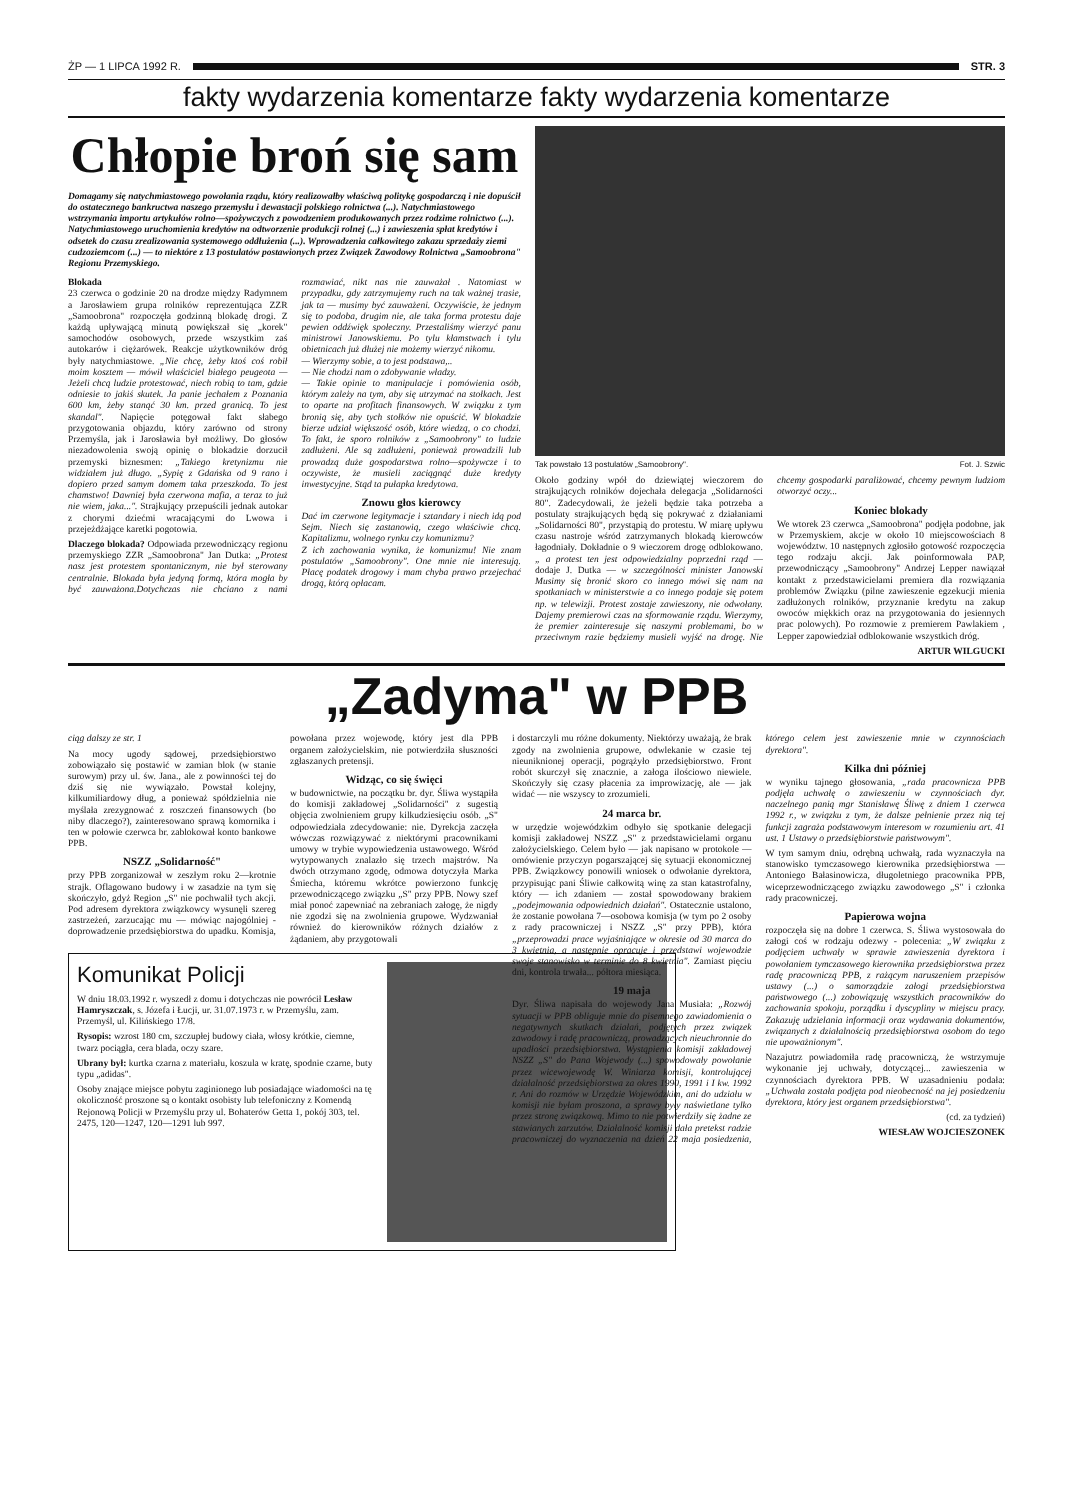ŻP — 1 LIPCA 1992 R. STR. 3
fakty wydarzenia komentarze fakty wydarzenia komentarze
Chłopie broń się sam
Domagamy się natychmiastowego powołania rządu, który realizowałby właściwą politykę gospodarczą i nie dopuścił do ostatecznego bankructwa naszego przemysłu i dewastacji polskiego rolnictwa (...). Natychmiastowego wstrzymania importu artykułów rolno—spożywczych z powodzeniem produkowanych przez rodzime rolnictwo (...). Natychmiastowego uruchomienia kredytów na odtworzenie produkcji rolnej (...) i zawieszenia spłat kredytów i odsetek do czasu zrealizowania systemowego oddłużenia (...). Wprowadzenia całkowitego zakazu sprzedaży ziemi cudzoziemcom (...) — to niektóre z 13 postulatów postawionych przez Związek Zawodowy Rolnictwa „Samoobrona" Regionu Przemyskiego.
Blokada
23 czerwca o godzinie 20 na drodze między Radymnem a Jarosławiem grupa rolników reprezentująca ZZR „Samoobrona" rozpoczęła godzinną blokadę drogi. Z każdą upływającą minutą powiększał się „korek" samochodów osobowych, przede wszystkim zaś autokarów i ciężarówek. Reakcje użytkowników dróg były natychmiastowe. „Nie chcę, żeby ktoś coś robił moim kosztem — mówił właściciel białego peugeota — Jeżeli chcą ludzie protestować, niech robią to tam, gdzie odniesie to jakiś skutek. Ja panie jechałem z Poznania 600 km, żeby stanąć 30 km. przed granicą. To jest skandal". Napięcie potęgował fakt słabego przygotowania objazdu, który zarówno od strony Przemyśla, jak i Jarosławia był możliwy. Do głosów niezadowolenia swoją opinię o blokadzie dorzucił przemyski biznesmen: „Takiego kretynizmu nie widziałem już długo. „Sypię z Gdańska od 9 rano i dopiero przed samym domem taka przeszkoda. To jest chamstwo! Dawniej była czerwona mafia, a teraz to już nie wiem, jaka...". Strajkujący przepuścili jednak autokar z chorymi dziećmi wracającymi do Lwowa i przejeżdżające karetki pogotowia.
Dlaczego blokada? Odpowiada przewodniczący regionu przemyskiego ZZR „Samoobrona" Jan Dutka: „Protest nasz jest protestem spontanicznym, nie był sterowany centralnie. Blokada była jedyną formą, która mogła by być zauważona.Dotychczas nie chciano z nami rozmawiać, nikt nas nie zauważał . Natomiast w przypadku, gdy zatrzymujemy ruch na tak ważnej trasie, jak ta — musimy być zauważeni. Oczywiście, że jednym się to podoba, drugim nie, ale taka forma protestu daje pewien oddźwięk społeczny. Przestaliśmy wierzyć panu ministrowi Janowskiemu. Po tylu kłamstwach i tylu obietnicach już dłużej nie możemy wierzyć nikomu.
— Wierzymy sobie, a to jest podstawa,..
— Nie chodzi nam o zdobywanie władzy.
— Takie opinie to manipulacje i pomówienia osób, którym zależy na tym, aby się utrzymać na stołkach. Jest to oparte na profitach finansowych. W związku z tym bronią się, aby tych stołków nie opuścić. W blokadzie bierze udział większość osób, które wiedzą, o co chodzi. To fakt, że sporo rolników z „Samoobrony" to ludzie zadłużeni. Ale są zadłużeni, ponieważ prowadzili lub prowadzą duże gospodarstwa rolno—spożywcze i to oczywiste, że musieli zaciągnąć duże kredyty inwestycyjne. Stąd ta pułapka kredytowa.
Znowu głos kierowcy
Dać im czerwone legitymacje i sztandary i niech idą pod Sejm. Niech się zastanowią, czego właściwie chcą. Kapitalizmu, wolnego rynku czy komunizmu?
Z ich zachowania wynika, że komunizmu! Nie znam postulatów „Samoobrony". One mnie nie interesują. Płacę podatek drogowy i mam chyba prawo przejechać drogą, którą opłacam.
Tak powstało 13 postulatów „Samoobrony". Fot. J. Szwic
Około godziny wpół do dziewiątej wieczorem do strajkujących rolników dojechała delegacja „Solidarności 80". Zadecydowali, że jeżeli będzie taka potrzeba a postulaty strajkujących będą się pokrywać z działaniami „Solidarności 80", przystąpią do protestu. W miarę upływu czasu nastroje wśród zatrzymanych blokadą kierowców łagodniały. Dokładnie o 9 wieczorem drogę odblokowano. „ a protest ten jest odpowiedzialny poprzedni rząd — dodaje J. Dutka — w szczególności minister Janowski Musimy się bronić skoro co innego mówi się nam na spotkaniach w ministerstwie a co innego podaje się potem np. w telewizji. Protest zostaje zawieszony, nie odwołany. Dajemy premierowi czas na sformowanie rządu. Wierzymy, że premier zainteresuje się naszymi problemami, bo w przeciwnym razie będziemy musieli wyjść na drogę. Nie chcemy gospodarki paraliżować, chcemy pewnym ludziom otworzyć oczy...
Koniec blokady
We wtorek 23 czerwca „Samoobrona" podjęła podobne, jak w Przemyskiem, akcje w około 10 miejscowościach 8 województw. 10 następnych zgłosiło gotowość rozpoczęcia tego rodzaju akcji. Jak poinformowała PAP, przewodniczący „Samoobrony" Andrzej Lepper nawiązał kontakt z przedstawicielami premiera dla rozwiązania problemów Związku (pilne zawieszenie egzekucji mienia zadłużonych rolników, przyznanie kredytu na zakup owoców miękkich oraz na przygotowania do jesiennych prac polowych). Po rozmowie z premierem Pawlakiem , Lepper zapowiedział odblokowanie wszystkich dróg.
ARTUR WILGUCKI
„Zadyma" w PPB
ciąg dalszy ze str. 1
Na mocy ugody sądowej, przedsiębiorstwo zobowiązało się postawić w zamian blok (w stanie surowym) przy ul. św. Jana., ale z powinności tej do dziś się nie wywiązało. Powstał kolejny, kilkumiliardowy dług, a ponieważ spółdzielnia nie myślała zrezygnować z roszczeń finansowych (bo niby dlaczego?), zainteresowano sprawą komornika i ten w połowie czerwca br. zablokował konto bankowe PPB.
NSZZ „Solidarność"
przy PPB zorganizował w zeszłym roku 2—krotnie strajk. Oflagowano budowy i w zasadzie na tym się skończyło, gdyż Region „S" nie pochwalił tych akcji. Pod adresem dyrektora związkowcy wysunęli szereg zastrzeżeń, zarzucając mu — mówiąc najogólniej - doprowadzenie przedsiębiorstwa do upadku. Komisja, powołana przez wojewodę, który jest dla PPB organem założycielskim, nie potwierdziła słuszności zgłaszanych pretensji.
Widząc, co się święci
w budownictwie, na początku br. dyr. Śliwa wystąpiła do komisji zakładowej „Solidarności" z sugestią objęcia zwolnieniem grupy kilkudziesięciu osób. „S" odpowiedziała zdecydowanie: nie. Dyrekcja zaczęła wówczas rozwiązywać z niektórymi pracownikami umowy w trybie wypowiedzenia ustawowego. Wśród wytypowanych znalazło się trzech majstrów. Na dwóch otrzymano zgodę, odmowa dotyczyła Marka Śmiecha, któremu wkrótce powierzono funkcję przewodniczącego związku „S" przy PPB. Nowy szef miał ponoć zapewniać na zebraniach załogę, że nigdy nie zgodzi się na zwolnienia grupowe. Wydzwaniał również do kierowników różnych działów z żądaniem, aby przygotowali
Komunikat Policji
W dniu 18.03.1992 r. wyszedł z domu i dotychczas nie powrócił Lesław Hamryszczak, s. Józefa i Łucji, ur. 31.07.1973 r. w Przemyślu, zam. Przemyśl, ul. Kilińskiego 17/8.
Rysopis: wzrost 180 cm, szczupłej budowy ciała, włosy krótkie, ciemne, twarz pociągła, cera blada, oczy szare.
Ubrany był: kurtka czarna z materiału, koszula w kratę, spodnie czarne, buty typu „adidas".
Osoby znające miejsce pobytu zaginionego lub posiadające wiadomości na tę okoliczność proszone są o kontakt osobisty lub telefoniczny z Komendą Rejonową Policji w Przemyślu przy ul. Bohaterów Getta 1, pokój 303, tel. 2475, 120—1247, 120—1291 lub 997.
i dostarczyli mu różne dokumenty. Niektórzy uważają, że brak zgody na zwolnienia grupowe, odwlekanie w czasie tej nieuniknionej operacji, pogrążyło przedsiębiorstwo. Front robót skurczył się znacznie, a załoga ilościowo niewiele. Skończyły się czasy płacenia za improwizację, ale — jak widać — nie wszyscy to zrozumieli.
24 marca br.
w urzędzie wojewódzkim odbyło się spotkanie delegacji komisji zakładowej NSZZ „S" z przedstawicielami organu założycielskiego. Celem było — jak napisano w protokole — omówienie przyczyn pogarszającej się sytuacji ekonomicznej PPB. Związkowcy ponowili wniosek o odwołanie dyrektora, przypisując pani Śliwie całkowitą winę za stan katastrofalny, który — ich zdaniem — został spowodowany brakiem „podejmowania odpowiednich działań". Ostatecznie ustalono, że zostanie powołana 7—osobowa komisja (w tym po 2 osoby z rady pracowniczej i NSZZ „S" przy PPB), która „przeprowadzi prace wyjaśniające w okresie od 30 marca do 3 kwietnia, a następnie opracuje i przedstawi wojewodzie swoje stanowisko w terminie do 8 kwietnia". Zamiast pięciu dni, kontrola trwała... półtora miesiąca.
19 maja
Dyr. Śliwa napisała do wojewody Jana Musiała: „Rozwój sytuacji w PPB obliguje mnie do pisemnego zawiadomienia o negatywnych skutkach działań, podjętych przez związek zawodowy i radę pracowniczą, prowadzących nieuchronnie do upadłości przedsiębiorstwa. Wystąpienia komisji zakładowej NSZZ „S" do Pana Wojewody (...) spowodowały powołanie przez wicewojewodę W. Winiarza komisji, kontrolującej działalność przedsiębiorstwa za okres 1990, 1991 i I kw. 1992 r. Ani do rozmów w Urzędzie Wojewódzkim, ani do udziału w komisji nie byłam proszona, a sprawy były naświetlane tylko przez stronę związkową. Mimo to nie potwierdziły się żadne ze stawianych zarzutów. Działalność komisji dała pretekst radzie pracowniczej do wyznaczenia na dzień 22 maja posiedzenia, którego celem jest zawieszenie mnie w czynnościach dyrektora".
Kilka dni później
w wyniku tajnego głosowania, „rada pracownicza PPB podjęła uchwałę o zawieszeniu w czynnościach dyr. naczelnego panią mgr Stanisławę Śliwę z dniem 1 czerwca 1992 r., w związku z tym, że dalsze pełnienie przez nią tej funkcji zagraża podstawowym interesom w rozumieniu art. 41 ust. 1 Ustawy o przedsiębiorstwie państwowym".
W tym samym dniu, odrębną uchwałą, rada wyznaczyła na stanowisko tymczasowego kierownika przedsiębiorstwa — Antoniego Bałasinowicza, długoletniego pracownika PPB, wiceprzewodniczącego związku zawodowego „S" i członka rady pracowniczej.
Papierowa wojna
rozpoczęła się na dobre 1 czerwca. S. Śliwa wystosowała do załogi coś w rodzaju odezwy - polecenia: „W związku z podjęciem uchwały w sprawie zawieszenia dyrektora i powołaniem tymczasowego kierownika przedsiębiorstwa przez radę pracowniczą PPB, z rażącym naruszeniem przepisów ustawy (...) o samorządzie załogi przedsiębiorstwa państwowego (...) zobowiązuję wszystkich pracowników do zachowania spokoju, porządku i dyscypliny w miejscu pracy. Zakazuję udzielania informacji oraz wydawania dokumentów, związanych z działalnością przedsiębiorstwa osobom do tego nie upoważnionym".
Nazajutrz powiadomiła radę pracowniczą, że wstrzymuje wykonanie jej uchwały, dotyczącej... zawieszenia w czynnościach dyrektora PPB. W uzasadnieniu podała: „Uchwała została podjęta pod nieobecność na jej posiedzeniu dyrektora, który jest organem przedsiębiorstwa".
(cd. za tydzień)
WIESŁAW WOJCIESZONEK